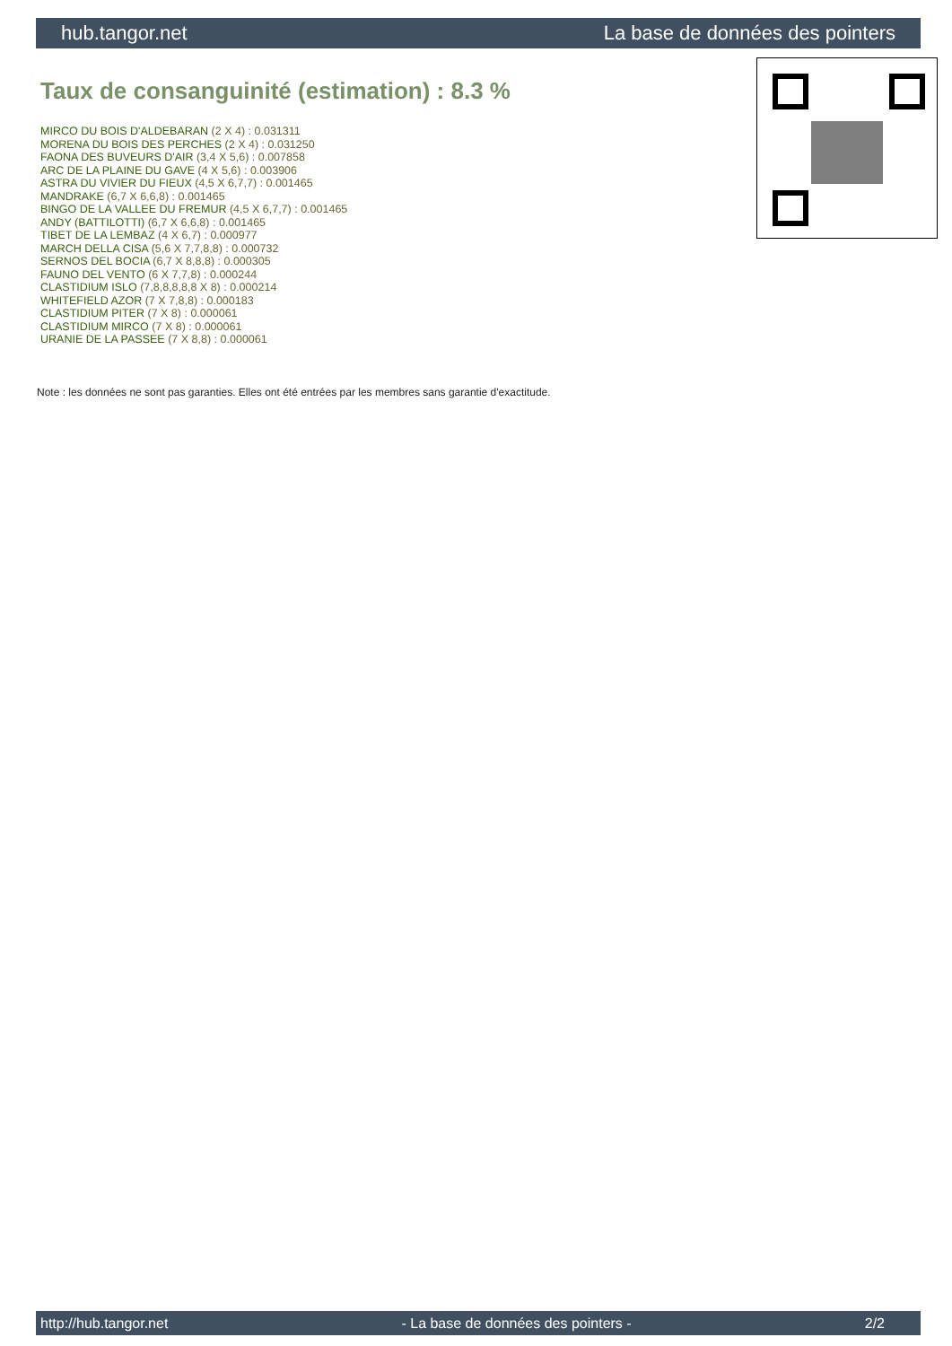hub.tangor.net La base de données des pointers
Taux de consanguinité (estimation) : 8.3 %
MIRCO DU BOIS D'ALDEBARAN (2 X 4) : 0.031311
MORENA DU BOIS DES PERCHES (2 X 4) : 0.031250
FAONA DES BUVEURS D'AIR (3,4 X 5,6) : 0.007858
ARC DE LA PLAINE DU GAVE (4 X 5,6) : 0.003906
ASTRA DU VIVIER DU FIEUX (4,5 X 6,7,7) : 0.001465
MANDRAKE (6,7 X 6,6,8) : 0.001465
BINGO DE LA VALLEE DU FREMUR (4,5 X 6,7,7) : 0.001465
ANDY (BATTILOTTI) (6,7 X 6,6,8) : 0.001465
TIBET DE LA LEMBAZ (4 X 6,7) : 0.000977
MARCH DELLA CISA (5,6 X 7,7,8,8) : 0.000732
SERNOS DEL BOCIA (6,7 X 8,8,8) : 0.000305
FAUNO DEL VENTO (6 X 7,7,8) : 0.000244
CLASTIDIUM ISLO (7,8,8,8,8,8 X 8) : 0.000214
WHITEFIELD AZOR (7 X 7,8,8) : 0.000183
CLASTIDIUM PITER (7 X 8) : 0.000061
CLASTIDIUM MIRCO (7 X 8) : 0.000061
URANIE DE LA PASSEE (7 X 8,8) : 0.000061
Note : les données ne sont pas garanties. Elles ont été entrées par les membres sans garantie d'exactitude.
http://hub.tangor.net - La base de données des pointers - 2/2